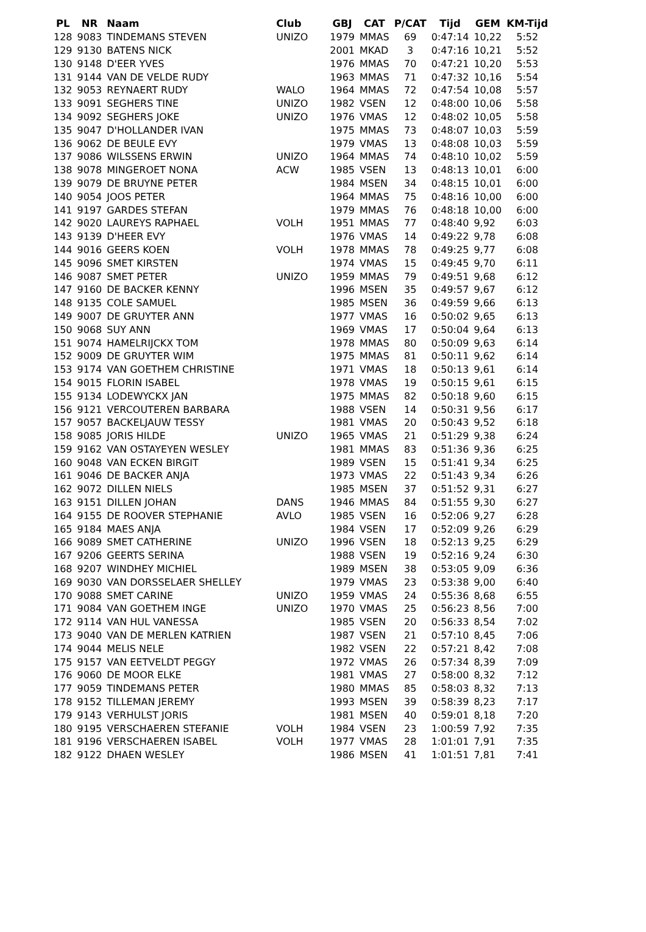| PL | NR | Naam | Club | GBJ | CAT | P/CAT | Tijd | GEM | KM-Tijd |
| --- | --- | --- | --- | --- | --- | --- | --- | --- | --- |
| 128 | 9083 | TINDEMANS STEVEN | UNIZO | 1979 | MMAS | 69 | 0:47:14 | 10,22 | 5:52 |
| 129 | 9130 | BATENS NICK | | 2001 | MKAD | 3 | 0:47:16 | 10,21 | 5:52 |
| 130 | 9148 | D'EER YVES | | 1976 | MMAS | 70 | 0:47:21 | 10,20 | 5:53 |
| 131 | 9144 | VAN DE VELDE RUDY | | 1963 | MMAS | 71 | 0:47:32 | 10,16 | 5:54 |
| 132 | 9053 | REYNAERT RUDY | WALO | 1964 | MMAS | 72 | 0:47:54 | 10,08 | 5:57 |
| 133 | 9091 | SEGHERS TINE | UNIZO | 1982 | VSEN | 12 | 0:48:00 | 10,06 | 5:58 |
| 134 | 9092 | SEGHERS JOKE | UNIZO | 1976 | VMAS | 12 | 0:48:02 | 10,05 | 5:58 |
| 135 | 9047 | D'HOLLANDER IVAN | | 1975 | MMAS | 73 | 0:48:07 | 10,03 | 5:59 |
| 136 | 9062 | DE BEULE EVY | | 1979 | VMAS | 13 | 0:48:08 | 10,03 | 5:59 |
| 137 | 9086 | WILSSENS ERWIN | UNIZO | 1964 | MMAS | 74 | 0:48:10 | 10,02 | 5:59 |
| 138 | 9078 | MINGEROET NONA | ACW | 1985 | VSEN | 13 | 0:48:13 | 10,01 | 6:00 |
| 139 | 9079 | DE BRUYNE PETER | | 1984 | MSEN | 34 | 0:48:15 | 10,01 | 6:00 |
| 140 | 9054 | JOOS PETER | | 1964 | MMAS | 75 | 0:48:16 | 10,00 | 6:00 |
| 141 | 9197 | GARDES STEFAN | | 1979 | MMAS | 76 | 0:48:18 | 10,00 | 6:00 |
| 142 | 9020 | LAUREYS RAPHAEL | VOLH | 1951 | MMAS | 77 | 0:48:40 | 9,92 | 6:03 |
| 143 | 9139 | D'HEER EVY | | 1976 | VMAS | 14 | 0:49:22 | 9,78 | 6:08 |
| 144 | 9016 | GEERS KOEN | VOLH | 1978 | MMAS | 78 | 0:49:25 | 9,77 | 6:08 |
| 145 | 9096 | SMET KIRSTEN | | 1974 | VMAS | 15 | 0:49:45 | 9,70 | 6:11 |
| 146 | 9087 | SMET PETER | UNIZO | 1959 | MMAS | 79 | 0:49:51 | 9,68 | 6:12 |
| 147 | 9160 | DE BACKER KENNY | | 1996 | MSEN | 35 | 0:49:57 | 9,67 | 6:12 |
| 148 | 9135 | COLE SAMUEL | | 1985 | MSEN | 36 | 0:49:59 | 9,66 | 6:13 |
| 149 | 9007 | DE GRUYTER ANN | | 1977 | VMAS | 16 | 0:50:02 | 9,65 | 6:13 |
| 150 | 9068 | SUY ANN | | 1969 | VMAS | 17 | 0:50:04 | 9,64 | 6:13 |
| 151 | 9074 | HAMELRIJCKX TOM | | 1978 | MMAS | 80 | 0:50:09 | 9,63 | 6:14 |
| 152 | 9009 | DE GRUYTER WIM | | 1975 | MMAS | 81 | 0:50:11 | 9,62 | 6:14 |
| 153 | 9174 | VAN GOETHEM CHRISTINE | | 1971 | VMAS | 18 | 0:50:13 | 9,61 | 6:14 |
| 154 | 9015 | FLORIN ISABEL | | 1978 | VMAS | 19 | 0:50:15 | 9,61 | 6:15 |
| 155 | 9134 | LODEWYCKX JAN | | 1975 | MMAS | 82 | 0:50:18 | 9,60 | 6:15 |
| 156 | 9121 | VERCOUTEREN BARBARA | | 1988 | VSEN | 14 | 0:50:31 | 9,56 | 6:17 |
| 157 | 9057 | BACKELJAUW TESSY | | 1981 | VMAS | 20 | 0:50:43 | 9,52 | 6:18 |
| 158 | 9085 | JORIS HILDE | UNIZO | 1965 | VMAS | 21 | 0:51:29 | 9,38 | 6:24 |
| 159 | 9162 | VAN OSTAYEYEN WESLEY | | 1981 | MMAS | 83 | 0:51:36 | 9,36 | 6:25 |
| 160 | 9048 | VAN ECKEN BIRGIT | | 1989 | VSEN | 15 | 0:51:41 | 9,34 | 6:25 |
| 161 | 9046 | DE BACKER ANJA | | 1973 | VMAS | 22 | 0:51:43 | 9,34 | 6:26 |
| 162 | 9072 | DILLEN NIELS | | 1985 | MSEN | 37 | 0:51:52 | 9,31 | 6:27 |
| 163 | 9151 | DILLEN JOHAN | DANS | 1946 | MMAS | 84 | 0:51:55 | 9,30 | 6:27 |
| 164 | 9155 | DE ROOVER STEPHANIE | AVLO | 1985 | VSEN | 16 | 0:52:06 | 9,27 | 6:28 |
| 165 | 9184 | MAES ANJA | | 1984 | VSEN | 17 | 0:52:09 | 9,26 | 6:29 |
| 166 | 9089 | SMET CATHERINE | UNIZO | 1996 | VSEN | 18 | 0:52:13 | 9,25 | 6:29 |
| 167 | 9206 | GEERTS SERINA | | 1988 | VSEN | 19 | 0:52:16 | 9,24 | 6:30 |
| 168 | 9207 | WINDHEY MICHIEL | | 1989 | MSEN | 38 | 0:53:05 | 9,09 | 6:36 |
| 169 | 9030 | VAN DORSSELAER SHELLEY | | 1979 | VMAS | 23 | 0:53:38 | 9,00 | 6:40 |
| 170 | 9088 | SMET CARINE | UNIZO | 1959 | VMAS | 24 | 0:55:36 | 8,68 | 6:55 |
| 171 | 9084 | VAN GOETHEM INGE | UNIZO | 1970 | VMAS | 25 | 0:56:23 | 8,56 | 7:00 |
| 172 | 9114 | VAN HUL VANESSA | | 1985 | VSEN | 20 | 0:56:33 | 8,54 | 7:02 |
| 173 | 9040 | VAN DE MERLEN KATRIEN | | 1987 | VSEN | 21 | 0:57:10 | 8,45 | 7:06 |
| 174 | 9044 | MELIS NELE | | 1982 | VSEN | 22 | 0:57:21 | 8,42 | 7:08 |
| 175 | 9157 | VAN EETVELDT PEGGY | | 1972 | VMAS | 26 | 0:57:34 | 8,39 | 7:09 |
| 176 | 9060 | DE MOOR ELKE | | 1981 | VMAS | 27 | 0:58:00 | 8,32 | 7:12 |
| 177 | 9059 | TINDEMANS PETER | | 1980 | MMAS | 85 | 0:58:03 | 8,32 | 7:13 |
| 178 | 9152 | TILLEMAN JEREMY | | 1993 | MSEN | 39 | 0:58:39 | 8,23 | 7:17 |
| 179 | 9143 | VERHULST JORIS | | 1981 | MSEN | 40 | 0:59:01 | 8,18 | 7:20 |
| 180 | 9195 | VERSCHAEREN STEFANIE | VOLH | 1984 | VSEN | 23 | 1:00:59 | 7,92 | 7:35 |
| 181 | 9196 | VERSCHAEREN ISABEL | VOLH | 1977 | VMAS | 28 | 1:01:01 | 7,91 | 7:35 |
| 182 | 9122 | DHAEN WESLEY | | 1986 | MSEN | 41 | 1:01:51 | 7,81 | 7:41 |